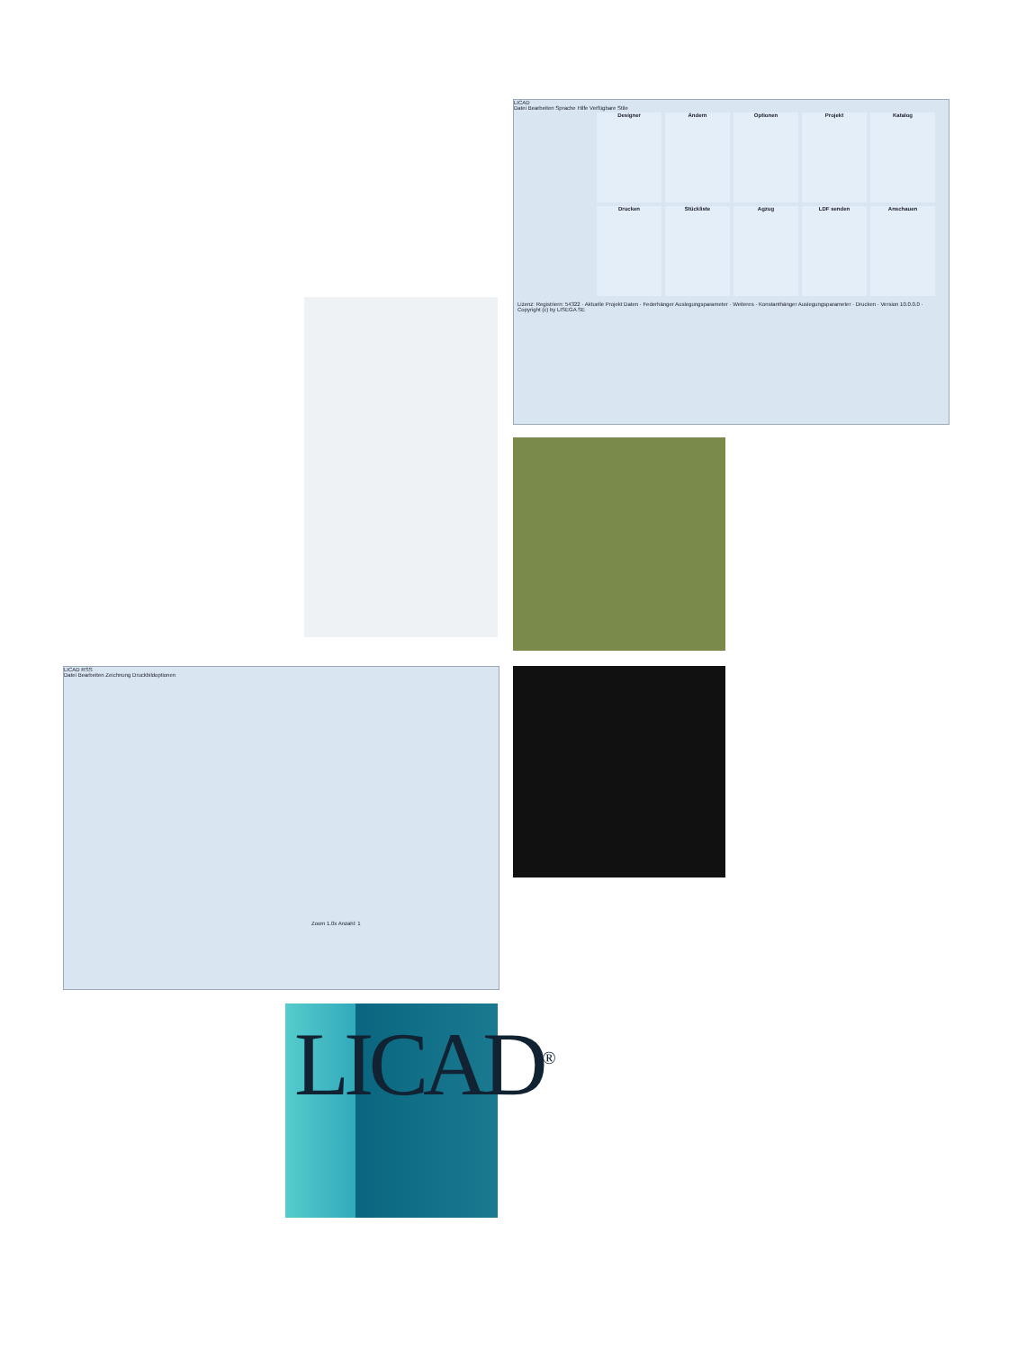LICAD
Datei Bearbeiten Sprache Hilfe Verfügbare Stile
Designer Ändern Optionen Projekt Katalog Drucken Stückliste Agzug LDF senden Anschauen
Lizenz: Registriern: 54322 · Aktuelle Projekt Daten · Federhänger Auslegungsparameter · Weiteres · Konstanthänger Auslegungsparameter · Drucken · Version 10.0.0.0 · Copyright (c) by LISEGA SE
LICAD RSS
Datei Bearbeiten Zeichnung Druckbildoptionen
Zoom 1.0x Anzahl: 1
LICAD<sup>®</sup>